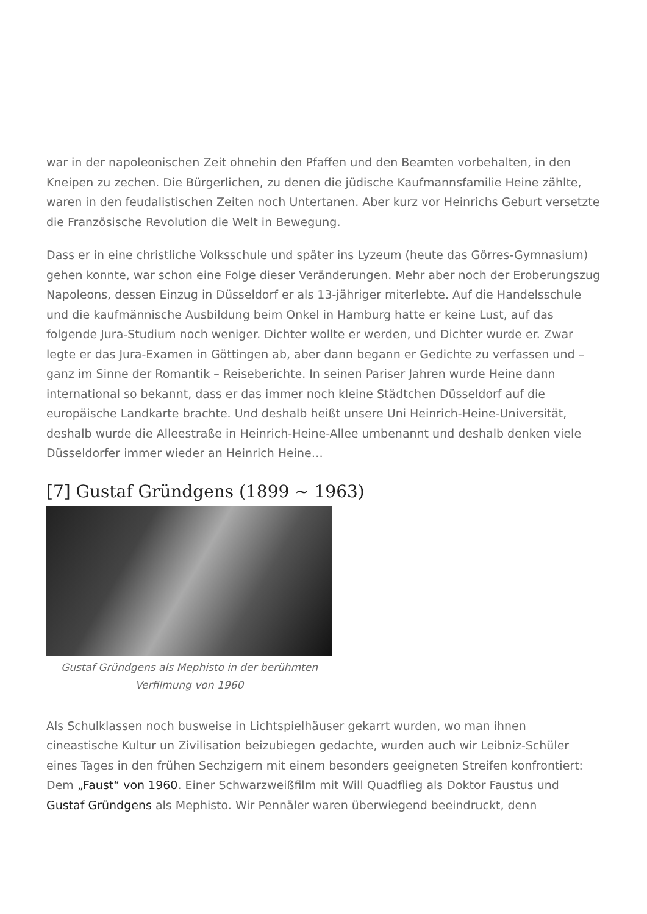war in der napoleonischen Zeit ohnehin den Pfaffen und den Beamten vorbehalten, in den Kneipen zu zechen. Die Bürgerlichen, zu denen die jüdische Kaufmannsfamilie Heine zählte, waren in den feudalistischen Zeiten noch Untertanen. Aber kurz vor Heinrichs Geburt versetzte die Französische Revolution die Welt in Bewegung.
Dass er in eine christliche Volksschule und später ins Lyzeum (heute das Görres-Gymnasium) gehen konnte, war schon eine Folge dieser Veränderungen. Mehr aber noch der Eroberungszug Napoleons, dessen Einzug in Düsseldorf er als 13-jähriger miterlebte. Auf die Handelsschule und die kaufmännische Ausbildung beim Onkel in Hamburg hatte er keine Lust, auf das folgende Jura-Studium noch weniger. Dichter wollte er werden, und Dichter wurde er. Zwar legte er das Jura-Examen in Göttingen ab, aber dann begann er Gedichte zu verfassen und – ganz im Sinne der Romantik – Reiseberichte. In seinen Pariser Jahren wurde Heine dann international so bekannt, dass er das immer noch kleine Städtchen Düsseldorf auf die europäische Landkarte brachte. Und deshalb heißt unsere Uni Heinrich-Heine-Universität, deshalb wurde die Alleestraße in Heinrich-Heine-Allee umbenannt und deshalb denken viele Düsseldorfer immer wieder an Heinrich Heine…
[7] Gustaf Gründgens (1899 ~ 1963)
Gustaf Gründgens als Mephisto in der berühmten Verfilmung von 1960
Als Schulklassen noch busweise in Lichtspielhäuser gekarrt wurden, wo man ihnen cineastische Kultur un Zivilisation beizubiegen gedachte, wurden auch wir Leibniz-Schüler eines Tages in den frühen Sechzigern mit einem besonders geeigneten Streifen konfrontiert: Dem „Faust“ von 1960. Einer Schwarzweißfilm mit Will Quadflieg als Doktor Faustus und Gustaf Gründgens als Mephisto. Wir Pennäler waren überwiegend beeindruckt, denn